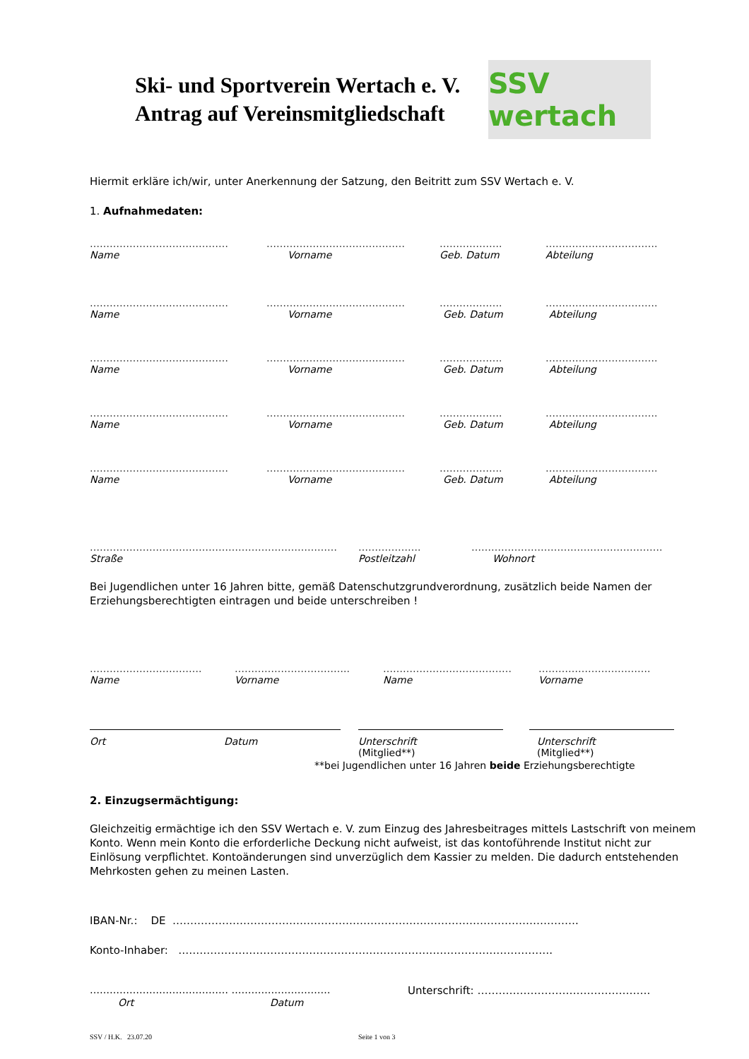Ski- und Sportverein Wertach e. V.
Antrag auf Vereinsmitgliedschaft
SSV wertach
Hiermit erkläre ich/wir, unter Anerkennung der Satzung, den Beitritt zum SSV Wertach e. V.
1. Aufnahmedaten:
…………………………………… …………………………………… ………………. …………………………….
Name Vorname Geb. Datum Abteilung
…………………………………… …………………………………… ………………. …………………………….
Name Vorname Geb. Datum Abteilung
…………………………………… …………………………………… ………………. …………………………….
Name Vorname Geb. Datum Abteilung
…………………………………… …………………………………… ………………. …………………………….
Name Vorname Geb. Datum Abteilung
…………………………………… …………………………………… ………………. …………………………….
Name Vorname Geb. Datum Abteilung
………………………………………………………………… ………………. ………………………………………………….
Straße Postleitzahl Wohnort
Bei Jugendlichen unter 16 Jahren bitte, gemäß Datenschutzgrundverordnung, zusätzlich beide Namen der Erziehungsberechtigten eintragen und beide unterschreiben !
……………………………. …………………………….. ………………………………… …………………………….
Name Vorname Name Vorname
Ort Datum Unterschrift
(Mitglied**)
Unterschrift
(Mitglied**)
**bei Jugendlichen unter 16 Jahren beide Erziehungsberechtigte
2. Einzugsermächtigung:
Gleichzeitig ermächtige ich den SSV Wertach e. V. zum Einzug des Jahresbeitrages mittels Lastschrift von meinem Konto. Wenn mein Konto die erforderliche Deckung nicht aufweist, ist das kontoführende Institut nicht zur Einlösung verpflichtet. Kontoänderungen sind unverzüglich dem Kassier zu melden. Die dadurch entstehenden Mehrkosten gehen zu meinen Lasten.
IBAN-Nr.: DE …………………………………………………………………………………………………….
Konto-Inhaber: …………………………………………………………………………………………….
…………………………………… ………………………… Unterschrift: ………………………………………….
Ort Datum
SSV / H.K. 23.07.20 Seite 1 von 3